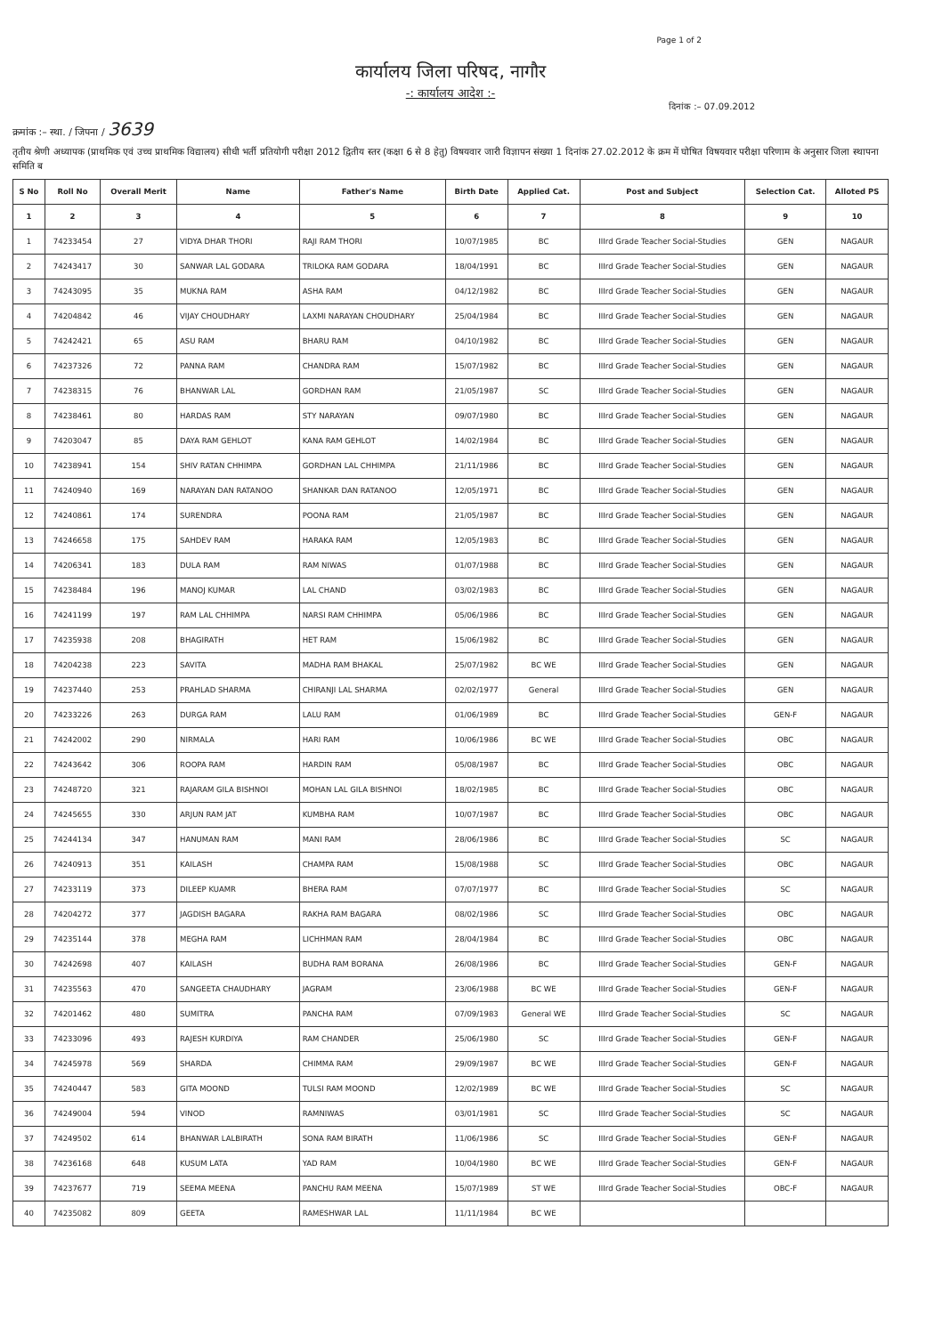Page 1 of 2
कार्यालय जिला परिषद, नागौर
-: कार्यालय आदेश :-
दिनांक :– 07.09.2012
क्रमांक :– स्था. / जिपना / 3639
तृतीय श्रेणी अध्यापक (प्राथमिक एवं उच्च प्राथमिक विद्यालय) सीधी भर्ती प्रतियोगी परीक्षा 2012 द्वितीय स्तर (कक्षा 6 से 8 हेतु) विषयवार जारी विज्ञापन संख्या 1 दिनांक 27.02.2012 के क्रम में घोषित विषयवार परीक्षा परिणाम के अनुसार जिला स्थापना समिति ब
| S No | Roll No | Overall Merit | Name | Father's Name | Birth Date | Applied Cat. | Post and Subject | Selection Cat. | Alloted PS |
| --- | --- | --- | --- | --- | --- | --- | --- | --- | --- |
| 1 | 2 | 3 | 4 | 5 | 6 | 7 | 8 | 9 | 10 |
| 1 | 74233454 | 27 | VIDYA DHAR THORI | RAJI RAM THORI | 10/07/1985 | BC | IIIrd Grade Teacher Social-Studies | GEN | NAGAUR |
| 2 | 74243417 | 30 | SANWAR LAL GODARA | TRILOKA RAM GODARA | 18/04/1991 | BC | IIIrd Grade Teacher Social-Studies | GEN | NAGAUR |
| 3 | 74243095 | 35 | MUKNA RAM | ASHA RAM | 04/12/1982 | BC | IIIrd Grade Teacher Social-Studies | GEN | NAGAUR |
| 4 | 74204842 | 46 | VIJAY CHOUDHARY | LAXMI NARAYAN CHOUDHARY | 25/04/1984 | BC | IIIrd Grade Teacher Social-Studies | GEN | NAGAUR |
| 5 | 74242421 | 65 | ASU RAM | BHARU RAM | 04/10/1982 | BC | IIIrd Grade Teacher Social-Studies | GEN | NAGAUR |
| 6 | 74237326 | 72 | PANNA RAM | CHANDRA RAM | 15/07/1982 | BC | IIIrd Grade Teacher Social-Studies | GEN | NAGAUR |
| 7 | 74238315 | 76 | BHANWAR LAL | GORDHAN RAM | 21/05/1987 | SC | IIIrd Grade Teacher Social-Studies | GEN | NAGAUR |
| 8 | 74238461 | 80 | HARDAS RAM | STY NARAYAN | 09/07/1980 | BC | IIIrd Grade Teacher Social-Studies | GEN | NAGAUR |
| 9 | 74203047 | 85 | DAYA RAM GEHLOT | KANA RAM GEHLOT | 14/02/1984 | BC | IIIrd Grade Teacher Social-Studies | GEN | NAGAUR |
| 10 | 74238941 | 154 | SHIV RATAN CHHIMPA | GORDHAN LAL CHHIMPA | 21/11/1986 | BC | IIIrd Grade Teacher Social-Studies | GEN | NAGAUR |
| 11 | 74240940 | 169 | NARAYAN DAN RATANOO | SHANKAR DAN RATANOO | 12/05/1971 | BC | IIIrd Grade Teacher Social-Studies | GEN | NAGAUR |
| 12 | 74240861 | 174 | SURENDRA | POONA RAM | 21/05/1987 | BC | IIIrd Grade Teacher Social-Studies | GEN | NAGAUR |
| 13 | 74246658 | 175 | SAHDEV RAM | HARAKA RAM | 12/05/1983 | BC | IIIrd Grade Teacher Social-Studies | GEN | NAGAUR |
| 14 | 74206341 | 183 | DULA RAM | RAM NIWAS | 01/07/1988 | BC | IIIrd Grade Teacher Social-Studies | GEN | NAGAUR |
| 15 | 74238484 | 196 | MANOJ KUMAR | LAL CHAND | 03/02/1983 | BC | IIIrd Grade Teacher Social-Studies | GEN | NAGAUR |
| 16 | 74241199 | 197 | RAM LAL CHHIMPA | NARSI RAM CHHIMPA | 05/06/1986 | BC | IIIrd Grade Teacher Social-Studies | GEN | NAGAUR |
| 17 | 74235938 | 208 | BHAGIRATH | HET RAM | 15/06/1982 | BC | IIIrd Grade Teacher Social-Studies | GEN | NAGAUR |
| 18 | 74204238 | 223 | SAVITA | MADHA RAM BHAKAL | 25/07/1982 | BC WE | IIIrd Grade Teacher Social-Studies | GEN | NAGAUR |
| 19 | 74237440 | 253 | PRAHLAD SHARMA | CHIRANJI LAL SHARMA | 02/02/1977 | General | IIIrd Grade Teacher Social-Studies | GEN | NAGAUR |
| 20 | 74233226 | 263 | DURGA RAM | LALU RAM | 01/06/1989 | BC | IIIrd Grade Teacher Social-Studies | GEN-F | NAGAUR |
| 21 | 74242002 | 290 | NIRMALA | HARI RAM | 10/06/1986 | BC WE | IIIrd Grade Teacher Social-Studies | OBC | NAGAUR |
| 22 | 74243642 | 306 | ROOPA RAM | HARDIN RAM | 05/08/1987 | BC | IIIrd Grade Teacher Social-Studies | OBC | NAGAUR |
| 23 | 74248720 | 321 | RAJARAM GILA BISHNOI | MOHAN LAL GILA BISHNOI | 18/02/1985 | BC | IIIrd Grade Teacher Social-Studies | OBC | NAGAUR |
| 24 | 74245655 | 330 | ARJUN RAM JAT | KUMBHA RAM | 10/07/1987 | BC | IIIrd Grade Teacher Social-Studies | OBC | NAGAUR |
| 25 | 74244134 | 347 | HANUMAN RAM | MANI RAM | 28/06/1986 | BC | IIIrd Grade Teacher Social-Studies | SC | NAGAUR |
| 26 | 74240913 | 351 | KAILASH | CHAMPA RAM | 15/08/1988 | SC | IIIrd Grade Teacher Social-Studies | OBC | NAGAUR |
| 27 | 74233119 | 373 | DILEEP KUAMR | BHERA RAM | 07/07/1977 | BC | IIIrd Grade Teacher Social-Studies | SC | NAGAUR |
| 28 | 74204272 | 377 | JAGDISH BAGARA | RAKHA RAM BAGARA | 08/02/1986 | SC | IIIrd Grade Teacher Social-Studies | OBC | NAGAUR |
| 29 | 74235144 | 378 | MEGHA RAM | LICHHMAN RAM | 28/04/1984 | BC | IIIrd Grade Teacher Social-Studies | OBC | NAGAUR |
| 30 | 74242698 | 407 | KAILASH | BUDHA RAM BORANA | 26/08/1986 | BC | IIIrd Grade Teacher Social-Studies | GEN-F | NAGAUR |
| 31 | 74235563 | 470 | SANGEETA CHAUDHARY | JAGRAM | 23/06/1988 | BC WE | IIIrd Grade Teacher Social-Studies | GEN-F | NAGAUR |
| 32 | 74201462 | 480 | SUMITRA | PANCHA RAM | 07/09/1983 | General WE | IIIrd Grade Teacher Social-Studies | SC | NAGAUR |
| 33 | 74233096 | 493 | RAJESH KURDIYA | RAM CHANDER | 25/06/1980 | SC | IIIrd Grade Teacher Social-Studies | GEN-F | NAGAUR |
| 34 | 74245978 | 569 | SHARDA | CHIMMA RAM | 29/09/1987 | BC WE | IIIrd Grade Teacher Social-Studies | GEN-F | NAGAUR |
| 35 | 74240447 | 583 | GITA MOOND | TULSI RAM MOOND | 12/02/1989 | BC WE | IIIrd Grade Teacher Social-Studies | SC | NAGAUR |
| 36 | 74249004 | 594 | VINOD | RAMNIWAS | 03/01/1981 | SC | IIIrd Grade Teacher Social-Studies | SC | NAGAUR |
| 37 | 74249502 | 614 | BHANWAR LALBIRATH | SONA RAM BIRATH | 11/06/1986 | SC | IIIrd Grade Teacher Social-Studies | GEN-F | NAGAUR |
| 38 | 74236168 | 648 | KUSUM LATA | YAD RAM | 10/04/1980 | BC WE | IIIrd Grade Teacher Social-Studies | GEN-F | NAGAUR |
| 39 | 74237677 | 719 | SEEMA MEENA | PANCHU RAM MEENA | 15/07/1989 | ST WE | IIIrd Grade Teacher Social-Studies | OBC-F | NAGAUR |
| 40 | 74235082 | 809 | GEETA | RAMESHWAR LAL | 11/11/1984 | BC WE | | | |